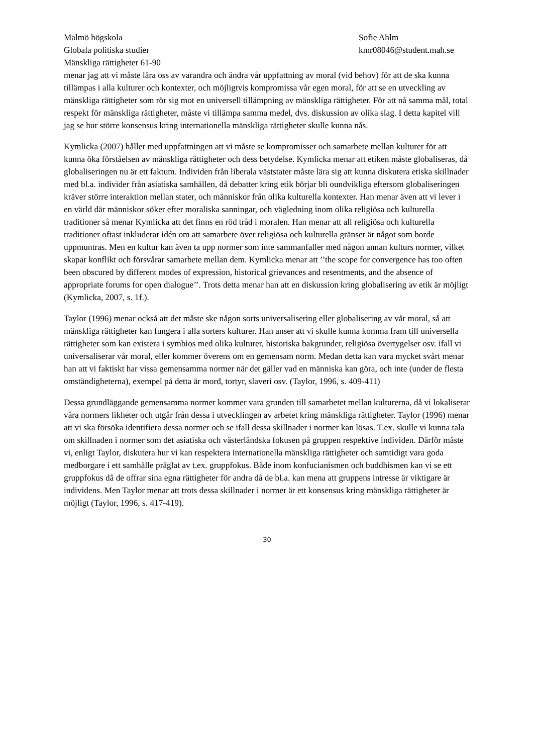Malmö högskola
Globala politiska studier
Mänskliga rättigheter 61-90
Sofie Ahlm
kmr08046@student.mah.se
menar jag att vi måste lära oss av varandra och ändra vår uppfattning av moral (vid behov) för att de ska kunna tillämpas i alla kulturer och kontexter, och möjligtvis kompromissa vår egen moral, för att se en utveckling av mänskliga rättigheter som rör sig mot en universell tillämpning av mänskliga rättigheter. För att nå samma mål, total respekt för mänskliga rättigheter, måste vi tillämpa samma medel, dvs. diskussion av olika slag. I detta kapitel vill jag se hur större konsensus kring internationella mänskliga rättigheter skulle kunna nås.
Kymlicka (2007) håller med uppfattningen att vi måste se kompromisser och samarbete mellan kulturer för att kunna öka förståelsen av mänskliga rättigheter och dess betydelse. Kymlicka menar att etiken måste globaliseras, då globaliseringen nu är ett faktum. Individen från liberala väststater måste lära sig att kunna diskutera etiska skillnader med bl.a. individer från asiatiska samhällen, då debatter kring etik börjar bli oundvikliga eftersom globaliseringen kräver större interaktion mellan stater, och människor från olika kulturella kontexter. Han menar även att vi lever i en värld där människor söker efter moraliska sanningar, och vägledning inom olika religiösa och kulturella traditioner så menar Kymlicka att det finns en röd tråd i moralen. Han menar att all religiösa och kulturella traditioner oftast inkluderar idén om att samarbete över religiösa och kulturella gränser är något som borde uppmuntras. Men en kultur kan även ta upp normer som inte sammanfaller med någon annan kulturs normer, vilket skapar konflikt och försvårar samarbete mellan dem. Kymlicka menar att ’’the scope for convergence has too often been obscured by different modes of expression, historical grievances and resentments, and the absence of appropriate forums for open dialogue’’. Trots detta menar han att en diskussion kring globalisering av etik är möjligt (Kymlicka, 2007, s. 1f.).
Taylor (1996) menar också att det måste ske någon sorts universalisering eller globalisering av vår moral, så att mänskliga rättigheter kan fungera i alla sorters kulturer. Han anser att vi skulle kunna komma fram till universella rättigheter som kan existera i symbios med olika kulturer, historiska bakgrunder, religiösa övertygelser osv. ifall vi universaliserar vår moral, eller kommer överens om en gemensam norm. Medan detta kan vara mycket svårt menar han att vi faktiskt har vissa gemensamma normer när det gäller vad en människa kan göra, och inte (under de flesta omständigheterna), exempel på detta är mord, tortyr, slaveri osv. (Taylor, 1996, s. 409-411)
Dessa grundläggande gemensamma normer kommer vara grunden till samarbetet mellan kulturerna, då vi lokaliserar våra normers likheter och utgår från dessa i utvecklingen av arbetet kring mänskliga rättigheter. Taylor (1996) menar att vi ska försöka identifiera dessa normer och se ifall dessa skillnader i normer kan lösas. T.ex. skulle vi kunna tala om skillnaden i normer som det asiatiska och västerländska fokusen på gruppen respektive individen. Därför måste vi, enligt Taylor, diskutera hur vi kan respektera internationella mänskliga rättigheter och samtidigt vara goda medborgare i ett samhälle präglat av t.ex. gruppfokus. Både inom konfucianismen och buddhismen kan vi se ett gruppfokus då de offrar sina egna rättigheter för andra då de bl.a. kan mena att gruppens intresse är viktigare är individens. Men Taylor menar att trots dessa skillnader i normer är ett konsensus kring mänskliga rättigheter är möjligt (Taylor, 1996, s. 417-419).
30